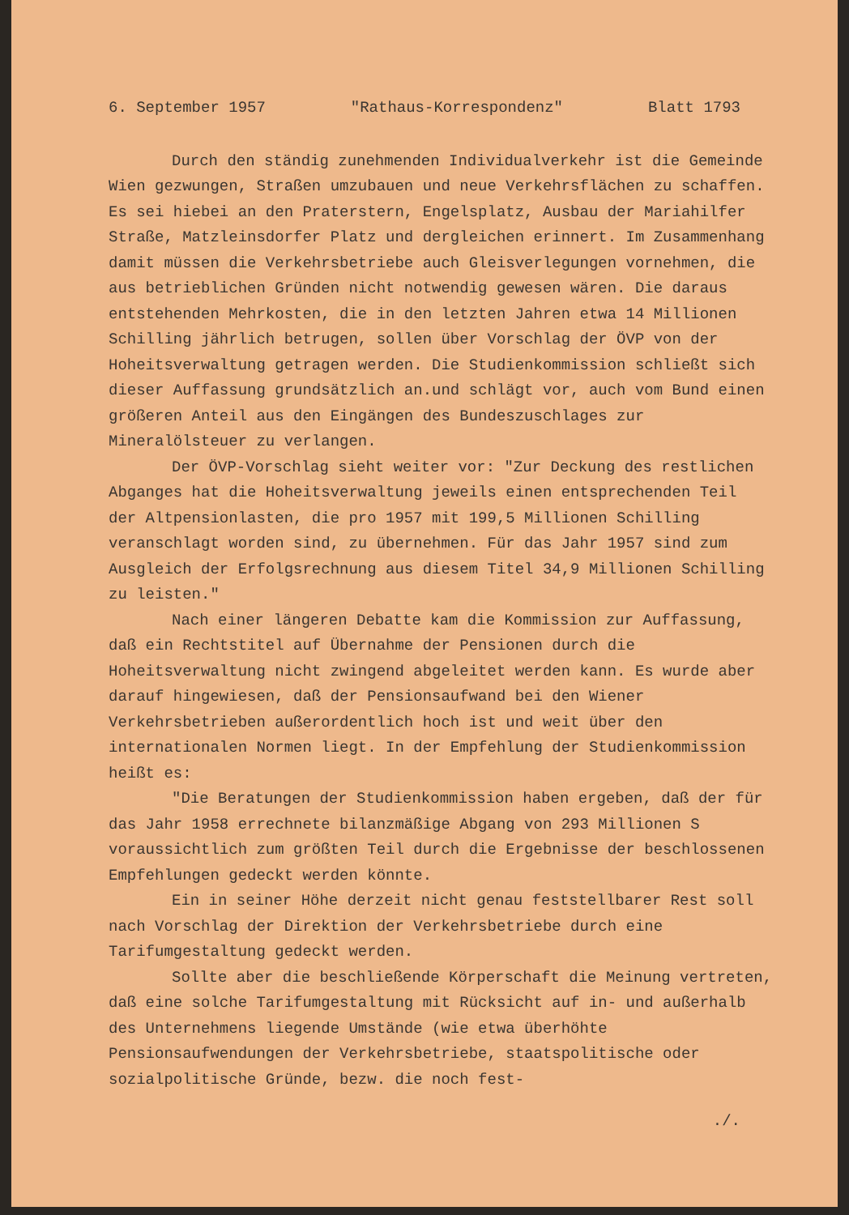6. September 1957 "Rathaus-Korrespondenz" Blatt 1793
Durch den ständig zunehmenden Individualverkehr ist die Gemeinde Wien gezwungen, Straßen umzubauen und neue Verkehrsflächen zu schaffen. Es sei hiebei an den Praterstern, Engelsplatz, Ausbau der Mariahilfer Straße, Matzleinsdorfer Platz und dergleichen erinnert. Im Zusammenhang damit müssen die Verkehrsbetriebe auch Gleisverlegungen vornehmen, die aus betrieblichen Gründen nicht notwendig gewesen wären. Die daraus entstehenden Mehrkosten, die in den letzten Jahren etwa 14 Millionen Schilling jährlich betrugen, sollen über Vorschlag der ÖVP von der Hoheitsverwaltung getragen werden. Die Studienkommission schließt sich dieser Auffassung grundsätzlich an.und schlägt vor, auch vom Bund einen größeren Anteil aus den Eingängen des Bundeszuschlages zur Mineralölsteuer zu verlangen.
Der ÖVP-Vorschlag sieht weiter vor: "Zur Deckung des restlichen Abganges hat die Hoheitsverwaltung jeweils einen entsprechenden Teil der Altpensionlasten, die pro 1957 mit 199,5 Millionen Schilling veranschlagt worden sind, zu übernehmen. Für das Jahr 1957 sind zum Ausgleich der Erfolgsrechnung aus diesem Titel 34,9 Millionen Schilling zu leisten."
Nach einer längeren Debatte kam die Kommission zur Auffassung, daß ein Rechtstitel auf Übernahme der Pensionen durch die Hoheitsverwaltung nicht zwingend abgeleitet werden kann. Es wurde aber darauf hingewiesen, daß der Pensionsaufwand bei den Wiener Verkehrsbetrieben außerordentlich hoch ist und weit über den internationalen Normen liegt. In der Empfehlung der Studienkommission heißt es:
"Die Beratungen der Studienkommission haben ergeben, daß der für das Jahr 1958 errechnete bilanzmäßige Abgang von 293 Millionen S voraussichtlich zum größten Teil durch die Ergebnisse der beschlossenen Empfehlungen gedeckt werden könnte.
Ein in seiner Höhe derzeit nicht genau feststellbarer Rest soll nach Vorschlag der Direktion der Verkehrsbetriebe durch eine Tarifumgestaltung gedeckt werden.
Sollte aber die beschließende Körperschaft die Meinung vertreten, daß eine solche Tarifumgestaltung mit Rücksicht auf in- und außerhalb des Unternehmens liegende Umstände (wie etwa überhöhte Pensionsaufwendungen der Verkehrsbetriebe, staatspolitische oder sozialpolitische Gründe, bezw. die noch fest-
./.